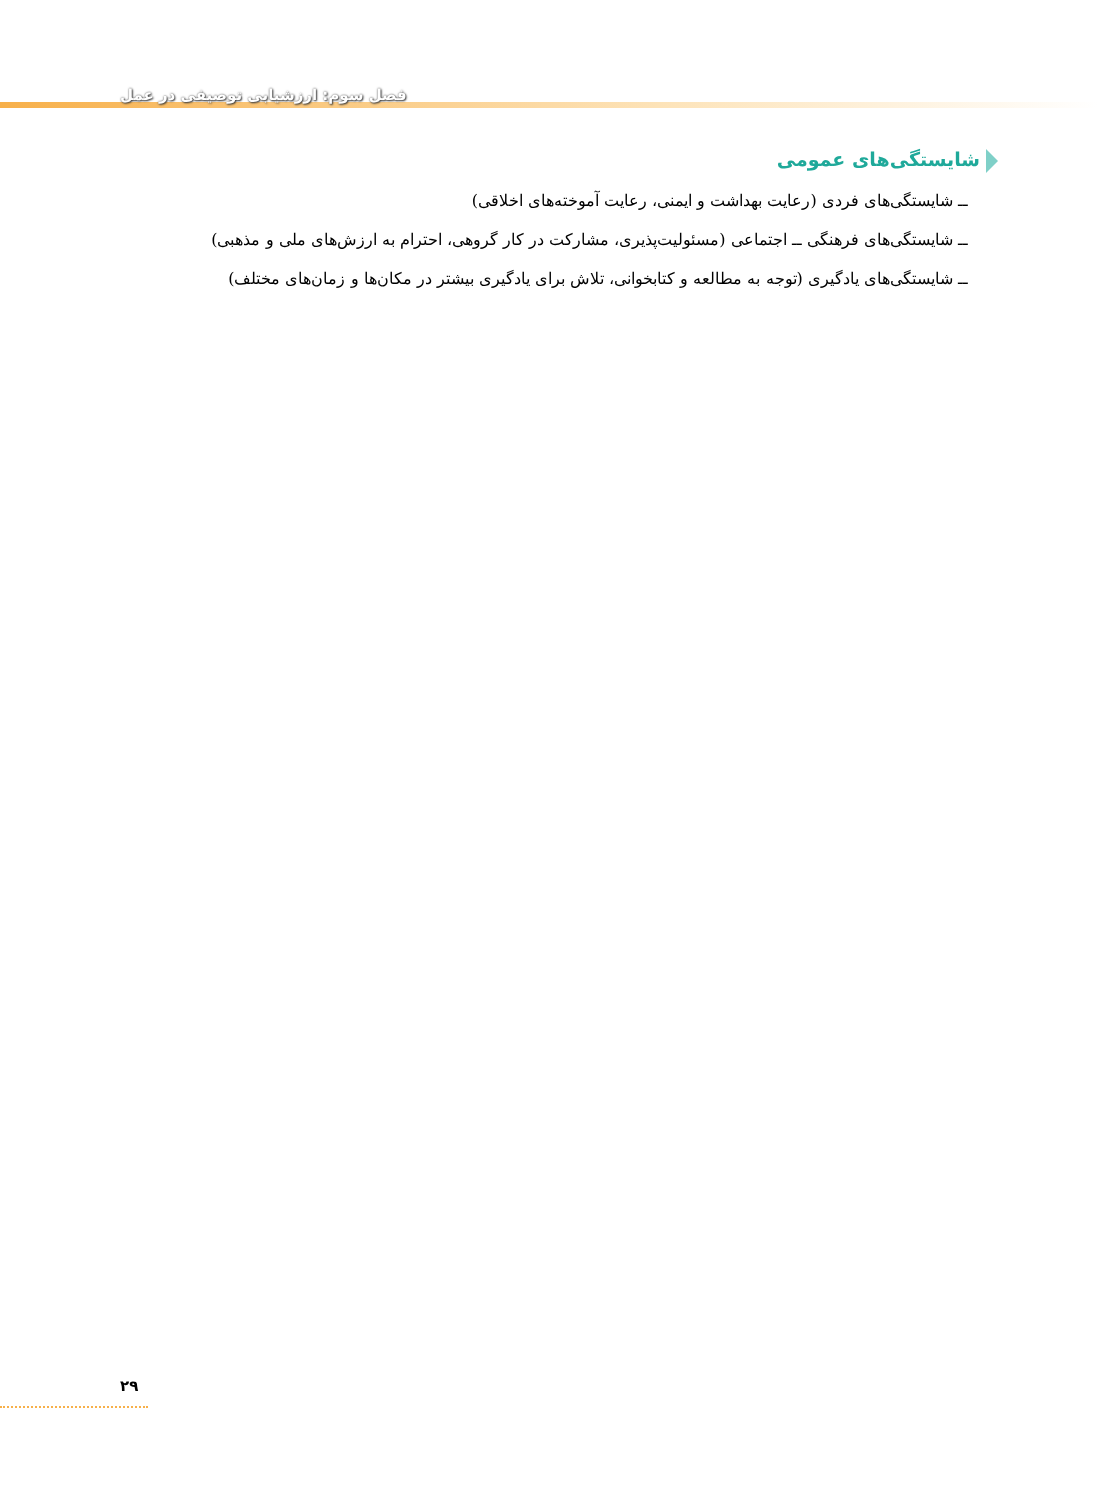فصل سوم: ارزشیابی توصیفی در عمل
شایستگی‌های عمومی
ــ شایستگی‌های فردی (رعایت بهداشت و ایمنی، رعایت آموخته‌های اخلاقی)
ــ شایستگی‌های فرهنگی ــ اجتماعی (مسئولیت‌پذیری، مشارکت در کار گروهی، احترام به ارزش‌های ملی و مذهبی)
ــ شایستگی‌های یادگیری (توجه به مطالعه و کتابخوانی، تلاش برای یادگیری بیشتر در مکان‌ها و زمان‌های مختلف)
۲۹